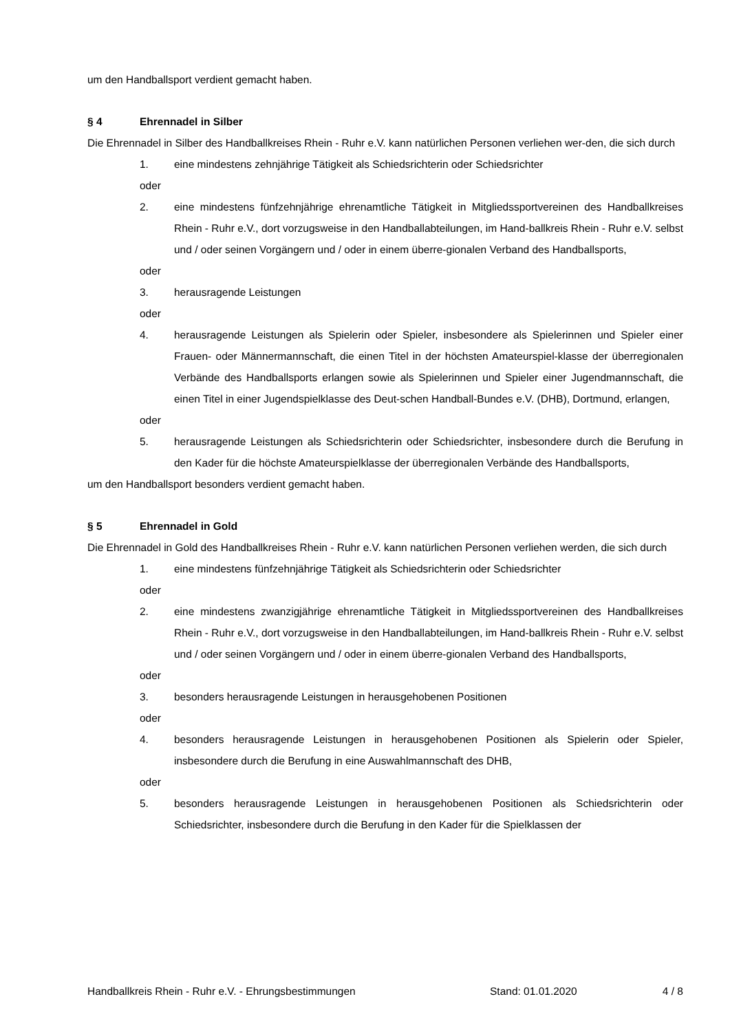um den Handballsport verdient gemacht haben.
§ 4 Ehrennadel in Silber
Die Ehrennadel in Silber des Handballkreises Rhein - Ruhr e.V. kann natürlichen Personen verliehen wer-den, die sich durch
1. eine mindestens zehnjährige Tätigkeit als Schiedsrichterin oder Schiedsrichter
oder
2. eine mindestens fünfzehnjährige ehrenamtliche Tätigkeit in Mitgliedssportvereinen des Handballkreises Rhein - Ruhr e.V., dort vorzugsweise in den Handballabteilungen, im Hand-ballkreis Rhein - Ruhr e.V. selbst und / oder seinen Vorgängern und / oder in einem überre-gionalen Verband des Handballsports,
oder
3. herausragende Leistungen
oder
4. herausragende Leistungen als Spielerin oder Spieler, insbesondere als Spielerinnen und Spieler einer Frauen- oder Männermannschaft, die einen Titel in der höchsten Amateurspiel-klasse der überregionalen Verbände des Handballsports erlangen sowie als Spielerinnen und Spieler einer Jugendmannschaft, die einen Titel in einer Jugendspielklasse des Deut-schen Handball-Bundes e.V. (DHB), Dortmund, erlangen,
oder
5. herausragende Leistungen als Schiedsrichterin oder Schiedsrichter, insbesondere durch die Berufung in den Kader für die höchste Amateurspielklasse der überregionalen Verbände des Handballsports,
um den Handballsport besonders verdient gemacht haben.
§ 5 Ehrennadel in Gold
Die Ehrennadel in Gold des Handballkreises Rhein - Ruhr e.V. kann natürlichen Personen verliehen werden, die sich durch
1. eine mindestens fünfzehnjährige Tätigkeit als Schiedsrichterin oder Schiedsrichter
oder
2. eine mindestens zwanzigjährige ehrenamtliche Tätigkeit in Mitgliedssportvereinen des Handballkreises Rhein - Ruhr e.V., dort vorzugsweise in den Handballabteilungen, im Hand-ballkreis Rhein - Ruhr e.V. selbst und / oder seinen Vorgängern und / oder in einem überre-gionalen Verband des Handballsports,
oder
3. besonders herausragende Leistungen in herausgehobenen Positionen
oder
4. besonders herausragende Leistungen in herausgehobenen Positionen als Spielerin oder Spieler, insbesondere durch die Berufung in eine Auswahlmannschaft des DHB,
oder
5. besonders herausragende Leistungen in herausgehobenen Positionen als Schiedsrichterin oder Schiedsrichter, insbesondere durch die Berufung in den Kader für die Spielklassen der
Handballkreis Rhein - Ruhr e.V. - Ehrungsbestimmungen Stand: 01.01.2020 4 / 8